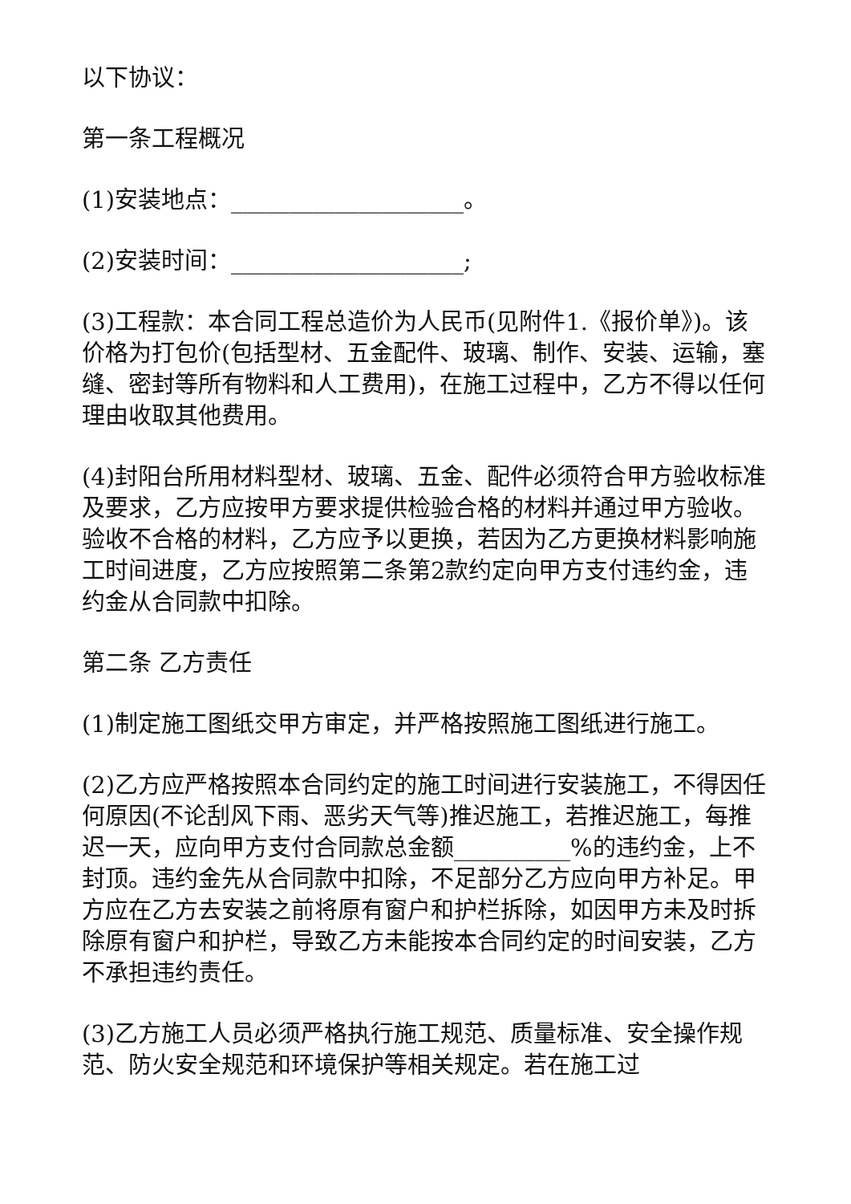以下协议：
第一条工程概况
(1)安装地点：____________________。
(2)安装时间：____________________;
(3)工程款：本合同工程总造价为人民币(见附件1.《报价单》)。该价格为打包价(包括型材、五金配件、玻璃、制作、安装、运输，塞缝、密封等所有物料和人工费用)，在施工过程中，乙方不得以任何理由收取其他费用。
(4)封阳台所用材料型材、玻璃、五金、配件必须符合甲方验收标准及要求，乙方应按甲方要求提供检验合格的材料并通过甲方验收。验收不合格的材料，乙方应予以更换，若因为乙方更换材料影响施工时间进度，乙方应按照第二条第2款约定向甲方支付违约金，违约金从合同款中扣除。
第二条 乙方责任
(1)制定施工图纸交甲方审定，并严格按照施工图纸进行施工。
(2)乙方应严格按照本合同约定的施工时间进行安装施工，不得因任何原因(不论刮风下雨、恶劣天气等)推迟施工，若推迟施工，每推迟一天，应向甲方支付合同款总金额__________%的违约金，上不封顶。违约金先从合同款中扣除，不足部分乙方应向甲方补足。甲方应在乙方去安装之前将原有窗户和护栏拆除，如因甲方未及时拆除原有窗户和护栏，导致乙方未能按本合同约定的时间安装，乙方不承担违约责任。
(3)乙方施工人员必须严格执行施工规范、质量标准、安全操作规范、防火安全规范和环境保护等相关规定。若在施工过